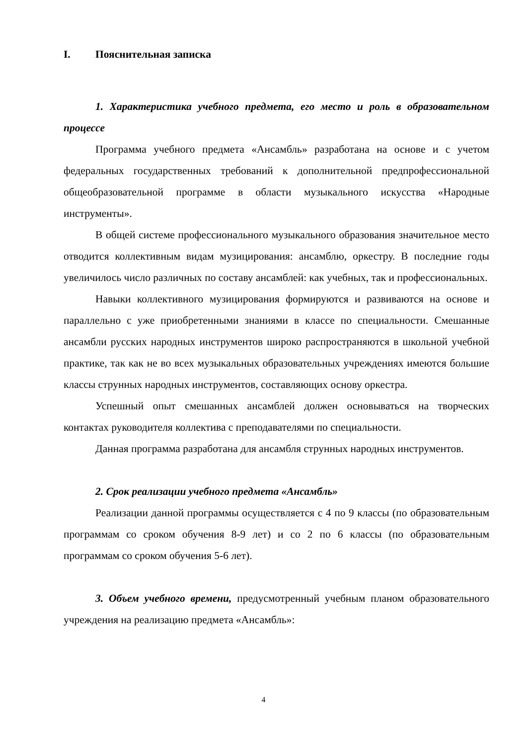I. Пояснительная записка
1. Характеристика учебного предмета, его место и роль в образовательном процессе
Программа учебного предмета «Ансамбль» разработана на основе и с учетом федеральных государственных требований к дополнительной предпрофессиональной общеобразовательной программе в области музыкального искусства «Народные инструменты».
В общей системе профессионального музыкального образования значительное место отводится коллективным видам музицирования: ансамблю, оркестру. В последние годы увеличилось число различных по составу ансамблей: как учебных, так и профессиональных.
Навыки коллективного музицирования формируются и развиваются на основе и параллельно с уже приобретенными знаниями в классе по специальности. Смешанные ансамбли русских народных инструментов широко распространяются в школьной учебной практике, так как не во всех музыкальных образовательных учреждениях имеются большие классы струнных народных инструментов, составляющих основу оркестра.
Успешный опыт смешанных ансамблей должен основываться на творческих контактах руководителя коллектива с преподавателями по специальности.
Данная программа разработана для ансамбля струнных народных инструментов.
2. Срок реализации учебного предмета «Ансамбль»
Реализации данной программы осуществляется с 4 по 9 классы (по образовательным программам со сроком обучения 8-9 лет) и со 2 по 6 классы (по образовательным программам со сроком обучения 5-6 лет).
3. Объем учебного времени, предусмотренный учебным планом образовательного учреждения на реализацию предмета «Ансамбль»:
4